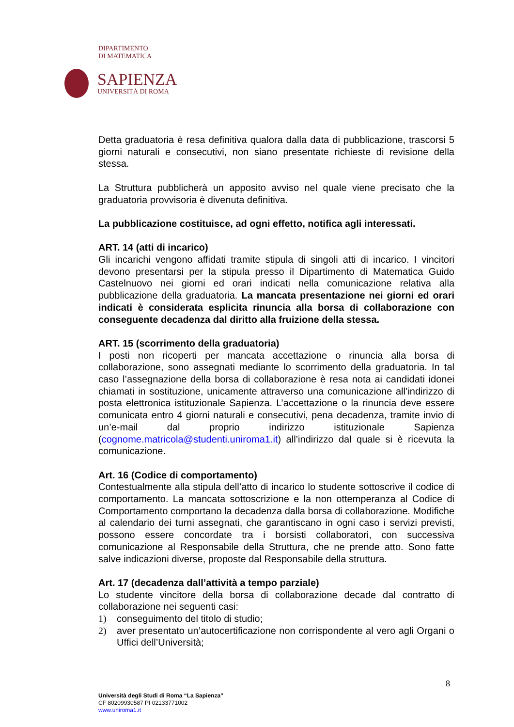DIPARTIMENTO
DI MATEMATICA
SAPIENZA
UNIVERSITÀ DI ROMA
Detta graduatoria è resa definitiva qualora dalla data di pubblicazione, trascorsi 5 giorni naturali e consecutivi, non siano presentate richieste di revisione della stessa.
La Struttura pubblicherà un apposito avviso nel quale viene precisato che la graduatoria provvisoria è divenuta definitiva.
La pubblicazione costituisce, ad ogni effetto, notifica agli interessati.
ART. 14 (atti di incarico)
Gli incarichi vengono affidati tramite stipula di singoli atti di incarico. I vincitori devono presentarsi per la stipula presso il Dipartimento di Matematica Guido Castelnuovo nei giorni ed orari indicati nella comunicazione relativa alla pubblicazione della graduatoria. La mancata presentazione nei giorni ed orari indicati è considerata esplicita rinuncia alla borsa di collaborazione con conseguente decadenza dal diritto alla fruizione della stessa.
ART. 15 (scorrimento della graduatoria)
I posti non ricoperti per mancata accettazione o rinuncia alla borsa di collaborazione, sono assegnati mediante lo scorrimento della graduatoria. In tal caso l’assegnazione della borsa di collaborazione è resa nota ai candidati idonei chiamati in sostituzione, unicamente attraverso una comunicazione all’indirizzo di posta elettronica istituzionale Sapienza. L’accettazione o la rinuncia deve essere comunicata entro 4 giorni naturali e consecutivi, pena decadenza, tramite invio di un’e-mail dal proprio indirizzo istituzionale Sapienza (cognome.matricola@studenti.uniroma1.it) all’indirizzo dal quale si è ricevuta la comunicazione.
Art. 16 (Codice di comportamento)
Contestualmente alla stipula dell’atto di incarico lo studente sottoscrive il codice di comportamento. La mancata sottoscrizione e la non ottemperanza al Codice di Comportamento comportano la decadenza dalla borsa di collaborazione. Modifiche al calendario dei turni assegnati, che garantiscano in ogni caso i servizi previsti, possono essere concordate tra i borsisti collaboratori, con successiva comunicazione al Responsabile della Struttura, che ne prende atto. Sono fatte salve indicazioni diverse, proposte dal Responsabile della struttura.
Art. 17 (decadenza dall’attività a tempo parziale)
Lo studente vincitore della borsa di collaborazione decade dal contratto di collaborazione nei seguenti casi:
1) conseguimento del titolo di studio;
2) aver presentato un’autocertificazione non corrispondente al vero agli Organi o Uffici dell’Università;
8
Università degli Studi di Roma “La Sapienza”
CF 80209930587 PI 02133771002
www.uniroma1.it